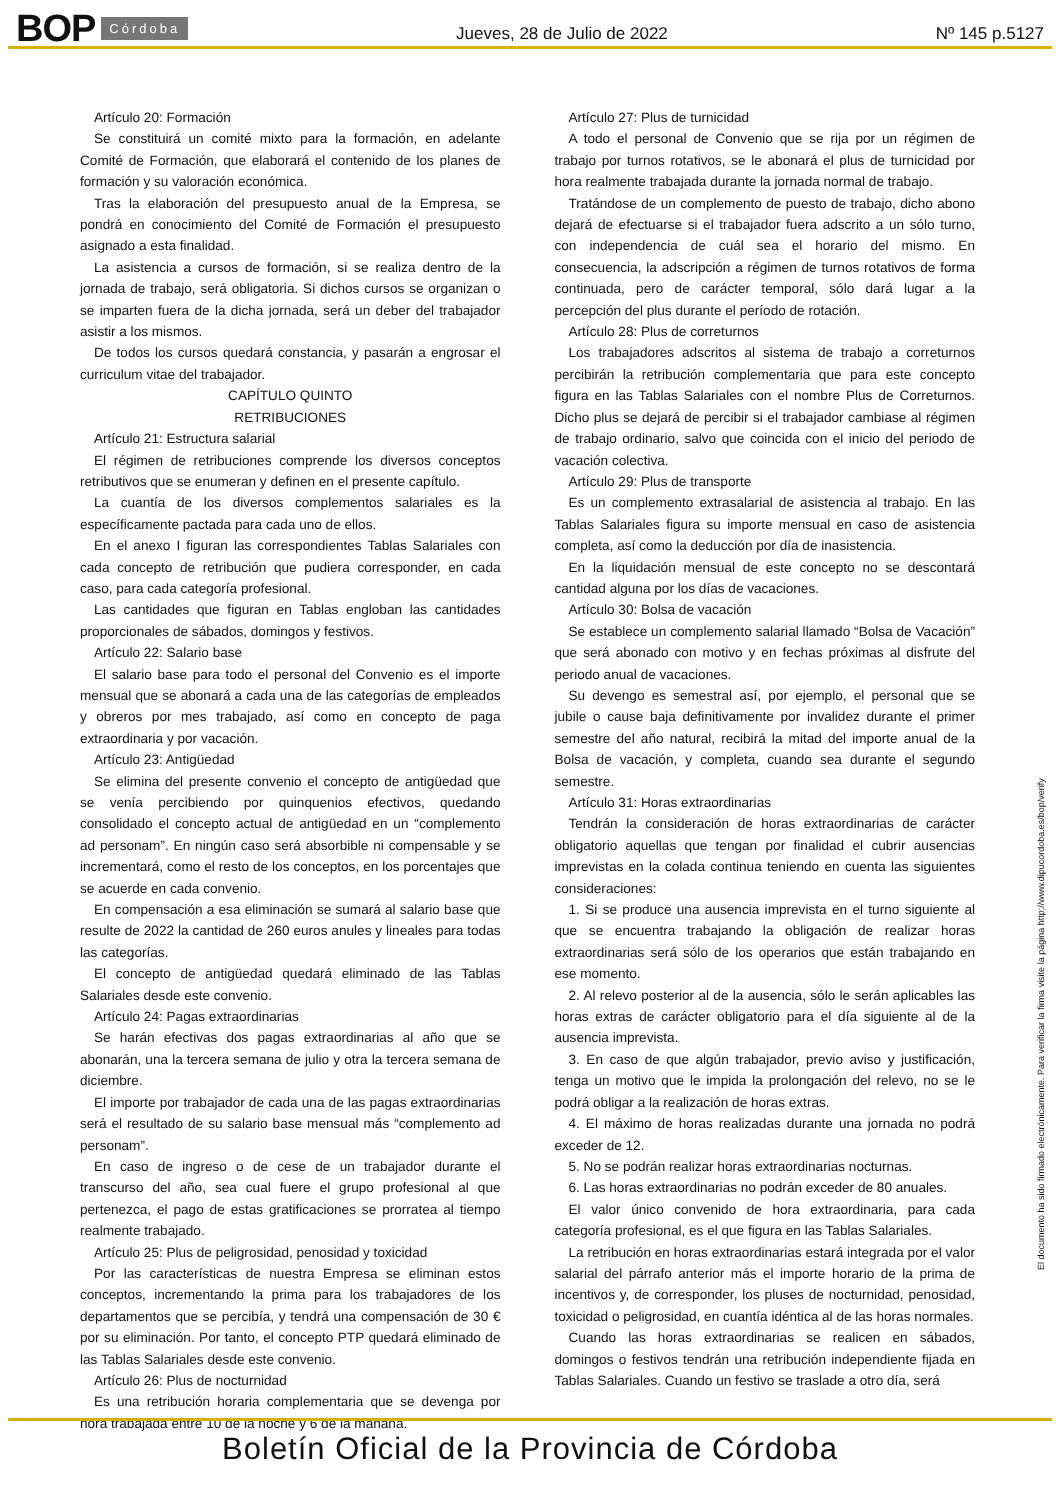BOP Córdoba Jueves, 28 de Julio de 2022 Nº 145 p.5127
Artículo 20: Formación
Se constituirá un comité mixto para la formación, en adelante Comité de Formación, que elaborará el contenido de los planes de formación y su valoración económica.
Tras la elaboración del presupuesto anual de la Empresa, se pondrá en conocimiento del Comité de Formación el presupuesto asignado a esta finalidad.
La asistencia a cursos de formación, si se realiza dentro de la jornada de trabajo, será obligatoria. Si dichos cursos se organizan o se imparten fuera de la dicha jornada, será un deber del trabajador asistir a los mismos.
De todos los cursos quedará constancia, y pasarán a engrosar el curriculum vitae del trabajador.
CAPÍTULO QUINTO
RETRIBUCIONES
Artículo 21: Estructura salarial
El régimen de retribuciones comprende los diversos conceptos retributivos que se enumeran y definen en el presente capítulo.
La cuantía de los diversos complementos salariales es la específicamente pactada para cada uno de ellos.
En el anexo I figuran las correspondientes Tablas Salariales con cada concepto de retribución que pudiera corresponder, en cada caso, para cada categoría profesional.
Las cantidades que figuran en Tablas engloban las cantidades proporcionales de sábados, domingos y festivos.
Artículo 22: Salario base
El salario base para todo el personal del Convenio es el importe mensual que se abonará a cada una de las categorías de empleados y obreros por mes trabajado, así como en concepto de paga extraordinaria y por vacación.
Artículo 23: Antigüedad
Se elimina del presente convenio el concepto de antigüedad que se venía percibiendo por quinquenios efectivos, quedando consolidado el concepto actual de antigüedad en un “complemento ad personam”. En ningún caso será absorbible ni compensable y se incrementará, como el resto de los conceptos, en los porcentajes que se acuerde en cada convenio.
En compensación a esa eliminación se sumará al salario base que resulte de 2022 la cantidad de 260 euros anules y lineales para todas las categorías.
El concepto de antigüedad quedará eliminado de las Tablas Salariales desde este convenio.
Artículo 24: Pagas extraordinarias
Se harán efectivas dos pagas extraordinarias al año que se abonarán, una la tercera semana de julio y otra la tercera semana de diciembre.
El importe por trabajador de cada una de las pagas extraordinarias será el resultado de su salario base mensual más “complemento ad personam”.
En caso de ingreso o de cese de un trabajador durante el transcurso del año, sea cual fuere el grupo profesional al que pertenezca, el pago de estas gratificaciones se prorratea al tiempo realmente trabajado.
Artículo 25: Plus de peligrosidad, penosidad y toxicidad
Por las características de nuestra Empresa se eliminan estos conceptos, incrementando la prima para los trabajadores de los departamentos que se percibía, y tendrá una compensación de 30 € por su eliminación. Por tanto, el concepto PTP quedará eliminado de las Tablas Salariales desde este convenio.
Artículo 26: Plus de nocturnidad
Es una retribución horaria complementaria que se devenga por hora trabajada entre 10 de la noche y 6 de la mañana.
Artículo 27: Plus de turnicidad
A todo el personal de Convenio que se rija por un régimen de trabajo por turnos rotativos, se le abonará el plus de turnicidad por hora realmente trabajada durante la jornada normal de trabajo.
Tratándose de un complemento de puesto de trabajo, dicho abono dejará de efectuarse si el trabajador fuera adscrito a un sólo turno, con independencia de cuál sea el horario del mismo. En consecuencia, la adscripción a régimen de turnos rotativos de forma continuada, pero de carácter temporal, sólo dará lugar a la percepción del plus durante el período de rotación.
Artículo 28: Plus de correturnos
Los trabajadores adscritos al sistema de trabajo a correturnos percibirán la retribución complementaria que para este concepto figura en las Tablas Salariales con el nombre Plus de Correturnos. Dicho plus se dejará de percibir si el trabajador cambiase al régimen de trabajo ordinario, salvo que coincida con el inicio del periodo de vacación colectiva.
Artículo 29: Plus de transporte
Es un complemento extrasalarial de asistencia al trabajo. En las Tablas Salariales figura su importe mensual en caso de asistencia completa, así como la deducción por día de inasistencia.
En la liquidación mensual de este concepto no se descontará cantidad alguna por los días de vacaciones.
Artículo 30: Bolsa de vacación
Se establece un complemento salarial llamado “Bolsa de Vacación” que será abonado con motivo y en fechas próximas al disfrute del periodo anual de vacaciones.
Su devengo es semestral así, por ejemplo, el personal que se jubile o cause baja definitivamente por invalidez durante el primer semestre del año natural, recibirá la mitad del importe anual de la Bolsa de vacación, y completa, cuando sea durante el segundo semestre.
Artículo 31: Horas extraordinarias
Tendrán la consideración de horas extraordinarias de carácter obligatorio aquellas que tengan por finalidad el cubrir ausencias imprevistas en la colada continua teniendo en cuenta las siguientes consideraciones:
1. Si se produce una ausencia imprevista en el turno siguiente al que se encuentra trabajando la obligación de realizar horas extraordinarias será sólo de los operarios que están trabajando en ese momento.
2. Al relevo posterior al de la ausencia, sólo le serán aplicables las horas extras de carácter obligatorio para el día siguiente al de la ausencia imprevista.
3. En caso de que algún trabajador, previo aviso y justificación, tenga un motivo que le impida la prolongación del relevo, no se le podrá obligar a la realización de horas extras.
4. El máximo de horas realizadas durante una jornada no podrá exceder de 12.
5. No se podrán realizar horas extraordinarias nocturnas.
6. Las horas extraordinarias no podrán exceder de 80 anuales.
El valor único convenido de hora extraordinaria, para cada categoría profesional, es el que figura en las Tablas Salariales.
La retribución en horas extraordinarias estará integrada por el valor salarial del párrafo anterior más el importe horario de la prima de incentivos y, de corresponder, los pluses de nocturnidad, penosidad, toxicidad o peligrosidad, en cuantía idéntica al de las horas normales.
Cuando las horas extraordinarias se realicen en sábados, domingos o festivos tendrán una retribución independiente fijada en Tablas Salariales. Cuando un festivo se traslade a otro día, será
El documento ha sido firmado electrónicamente. Para verificar la firma visite la página http://www.dipucordoba.es/bop/verify
Boletín Oficial de la Provincia de Córdoba